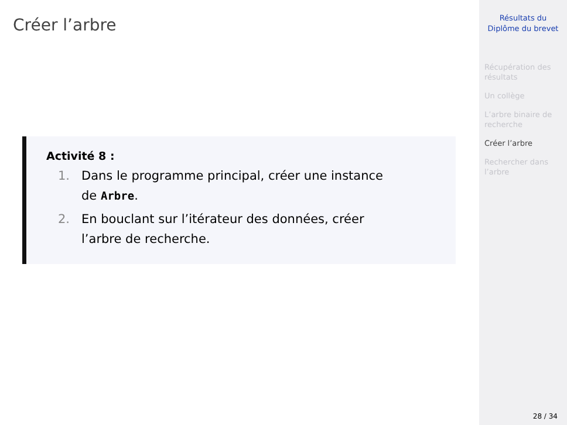Créer l’arbre
Activité 8 :
1. Dans le programme principal, créer une instance
de Arbre.
2. En bouclant sur l’itérateur des données, créer
l’arbre de recherche.
Résultats du
Diplôme du brevet
Récupération des
résultats
Un collège
L’arbre binaire de
recherche
Créer l’arbre
Rechercher dans
l’arbre
28 / 34